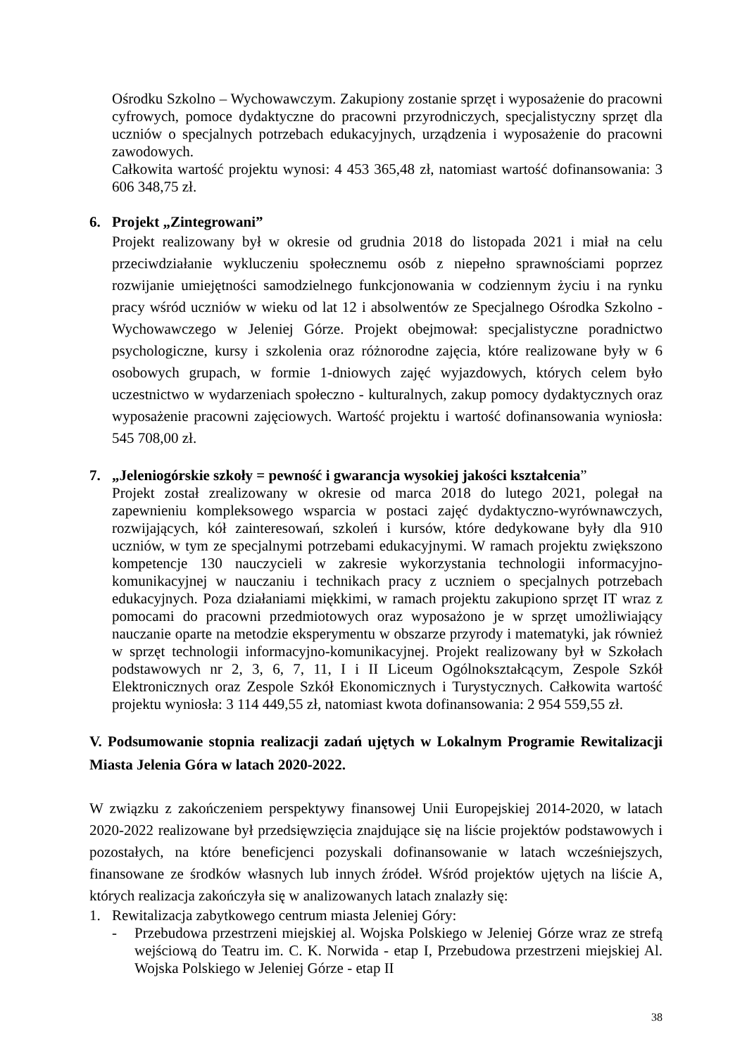Ośrodku Szkolno – Wychowawczym. Zakupiony zostanie sprzęt i wyposażenie do pracowni cyfrowych, pomoce dydaktyczne do pracowni przyrodniczych, specjalistyczny sprzęt dla uczniów o specjalnych potrzebach edukacyjnych, urządzenia i wyposażenie do pracowni zawodowych.
Całkowita wartość projektu wynosi: 4 453 365,48 zł, natomiast wartość dofinansowania: 3 606 348,75 zł.
6. Projekt „Zintegrowani”
Projekt realizowany był w okresie od grudnia 2018 do listopada 2021 i miał na celu przeciwdziałanie wykluczeniu społecznemu osób z niepełno sprawnościami poprzez rozwijanie umiejętności samodzielnego funkcjonowania w codziennym życiu i na rynku pracy wśród uczniów w wieku od lat 12 i absolwentów ze Specjalnego Ośrodka Szkolno - Wychowawczego w Jeleniej Górze. Projekt obejmował: specjalistyczne poradnictwo psychologiczne, kursy i szkolenia oraz różnorodne zajęcia, które realizowane były w 6 osobowych grupach, w formie 1-dniowych zajęć wyjazdowych, których celem było uczestnictwo w wydarzeniach społeczno - kulturalnych, zakup pomocy dydaktycznych oraz wyposażenie pracowni zajęciowych. Wartość projektu i wartość dofinansowania wyniosła: 545 708,00 zł.
7. „Jeleniogórskie szkoły = pewność i gwarancja wysokiej jakości kształcenia”
Projekt został zrealizowany w okresie od marca 2018 do lutego 2021, polegał na zapewnieniu kompleksowego wsparcia w postaci zajęć dydaktyczno-wyrównawczych, rozwijających, kół zainteresowań, szkoleń i kursów, które dedykowane były dla 910 uczniów, w tym ze specjalnymi potrzebami edukacyjnymi. W ramach projektu zwiększono kompetencje 130 nauczycieli w zakresie wykorzystania technologii informacyjno-komunikacyjnej w nauczaniu i technikach pracy z uczniem o specjalnych potrzebach edukacyjnych. Poza działaniami miękkimi, w ramach projektu zakupiono sprzęt IT wraz z pomocami do pracowni przedmiotowych oraz wyposażono je w sprzęt umożliwiający nauczanie oparte na metodzie eksperymentu w obszarze przyrody i matematyki, jak również w sprzęt technologii informacyjno-komunikacyjnej. Projekt realizowany był w Szkołach podstawowych nr 2, 3, 6, 7, 11, I i II Liceum Ogólnokształcącym, Zespole Szkół Elektronicznych oraz Zespole Szkół Ekonomicznych i Turystycznych. Całkowita wartość projektu wyniosła: 3 114 449,55 zł, natomiast kwota dofinansowania: 2 954 559,55 zł.
V. Podsumowanie stopnia realizacji zadań ujętych w Lokalnym Programie Rewitalizacji Miasta Jelenia Góra w latach 2020-2022.
W związku z zakończeniem perspektywy finansowej Unii Europejskiej 2014-2020, w latach 2020-2022 realizowane był przedsięwzięcia znajdujące się na liście projektów podstawowych i pozostałych, na które beneficjenci pozyskali dofinansowanie w latach wcześniejszych, finansowane ze środków własnych lub innych źródeł. Wśród projektów ujętych na liście A, których realizacja zakończyła się w analizowanych latach znalazły się:
1. Rewitalizacja zabytkowego centrum miasta Jeleniej Góry:
- Przebudowa przestrzeni miejskiej al. Wojska Polskiego w Jeleniej Górze wraz ze strefą wejściową do Teatru im. C. K. Norwida - etap I, Przebudowa przestrzeni miejskiej Al. Wojska Polskiego w Jeleniej Górze - etap II
38